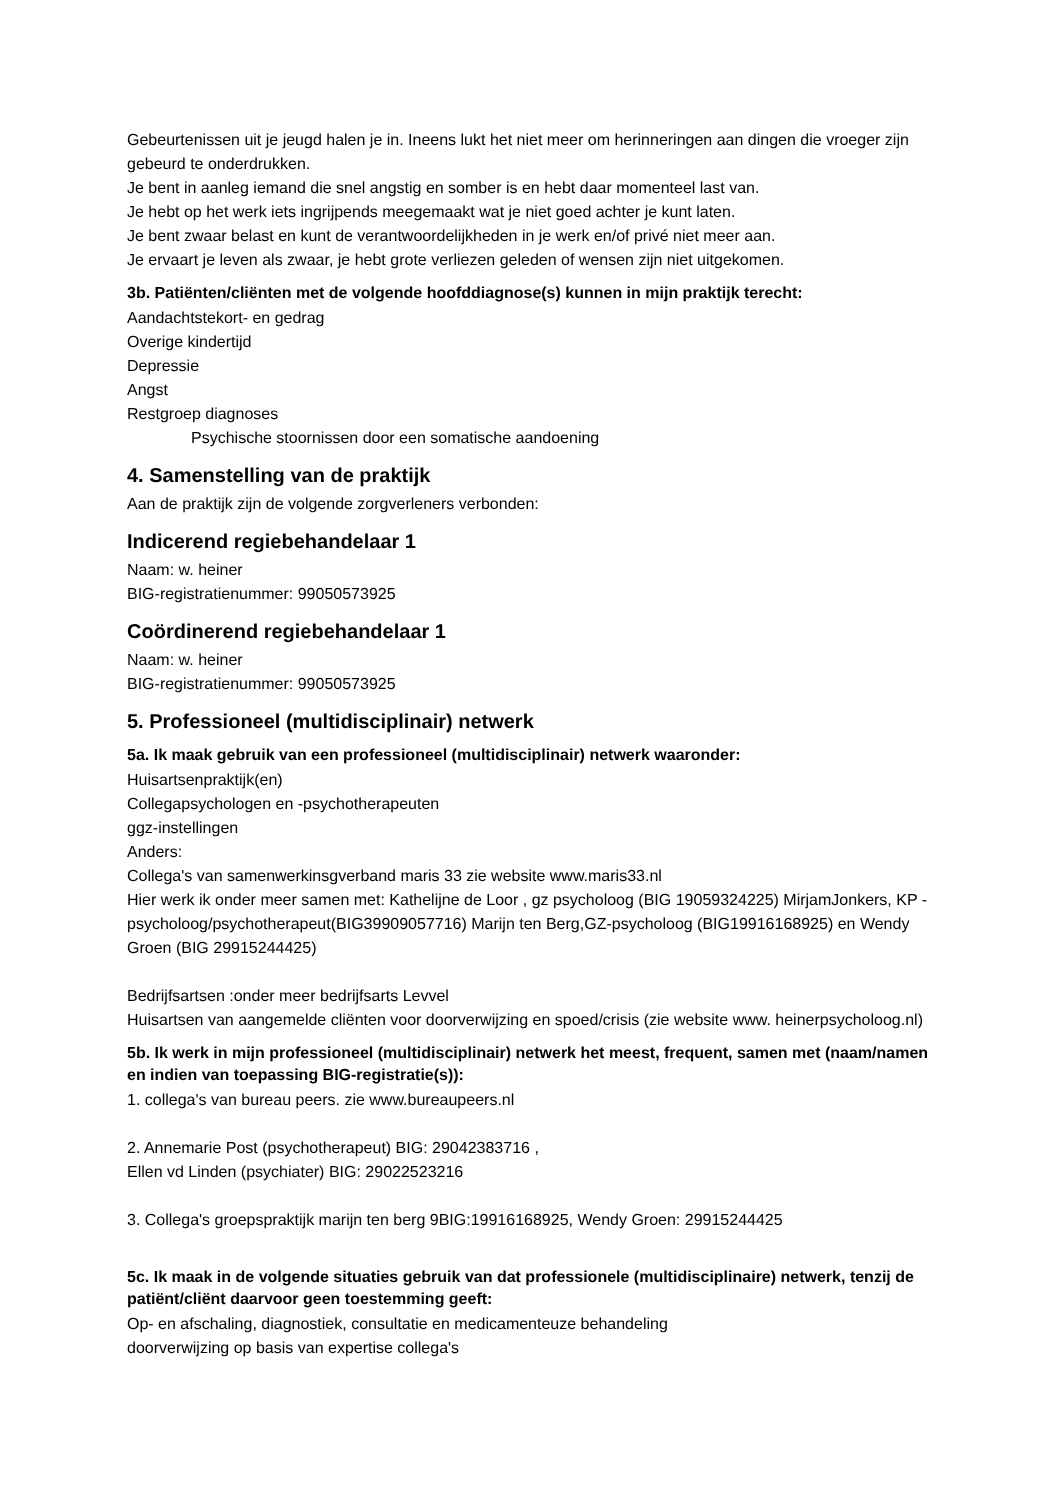Gebeurtenissen uit je jeugd halen je in. Ineens lukt het niet meer om herinneringen aan dingen die vroeger zijn gebeurd te onderdrukken.
Je bent in aanleg iemand die snel angstig en somber is en hebt daar momenteel last van.
Je hebt op het werk iets ingrijpends meegemaakt wat je niet goed achter je kunt laten.
Je bent zwaar belast en kunt de verantwoordelijkheden in je werk en/of privé niet meer aan.
Je ervaart je leven als zwaar, je hebt grote verliezen geleden of wensen zijn niet uitgekomen.
3b. Patiënten/cliënten met de volgende hoofddiagnose(s) kunnen in mijn praktijk terecht:
Aandachtstekort- en gedrag
Overige kindertijd
Depressie
Angst
Restgroep diagnoses
Psychische stoornissen door een somatische aandoening
4. Samenstelling van de praktijk
Aan de praktijk zijn de volgende zorgverleners verbonden:
Indicerend regiebehandelaar 1
Naam: w. heiner
BIG-registratienummer: 99050573925
Coördinerend regiebehandelaar 1
Naam: w. heiner
BIG-registratienummer: 99050573925
5. Professioneel (multidisciplinair) netwerk
5a. Ik maak gebruik van een professioneel (multidisciplinair) netwerk waaronder:
Huisartsenpraktijk(en)
Collegapsychologen en -psychotherapeuten
ggz-instellingen
Anders:
Collega's van samenwerkinsgverband maris 33 zie website www.maris33.nl
Hier werk ik onder meer samen met: Kathelijne de Loor , gz psycholoog (BIG 19059324225) MirjamJonkers, KP -psycholoog/psychotherapeut(BIG39909057716) Marijn ten Berg,GZ-psycholoog (BIG19916168925) en Wendy Groen (BIG 29915244425)
Bedrijfsartsen :onder meer bedrijfsarts Levvel
Huisartsen van aangemelde cliënten voor doorverwijzing en spoed/crisis (zie website www. heinerpsycholoog.nl)
5b. Ik werk in mijn professioneel (multidisciplinair) netwerk het meest, frequent, samen met (naam/namen en indien van toepassing BIG-registratie(s)):
1. collega's van bureau peers. zie www.bureaupeers.nl
2. Annemarie Post (psychotherapeut) BIG: 29042383716 ,
Ellen vd Linden (psychiater) BIG: 29022523216
3. Collega's groepspraktijk marijn ten berg 9BIG:19916168925, Wendy Groen: 29915244425
5c. Ik maak in de volgende situaties gebruik van dat professionele (multidisciplinaire) netwerk, tenzij de patiënt/cliënt daarvoor geen toestemming geeft:
Op- en afschaling, diagnostiek, consultatie en medicamenteuze behandeling
doorverwijzing op basis van expertise collega's